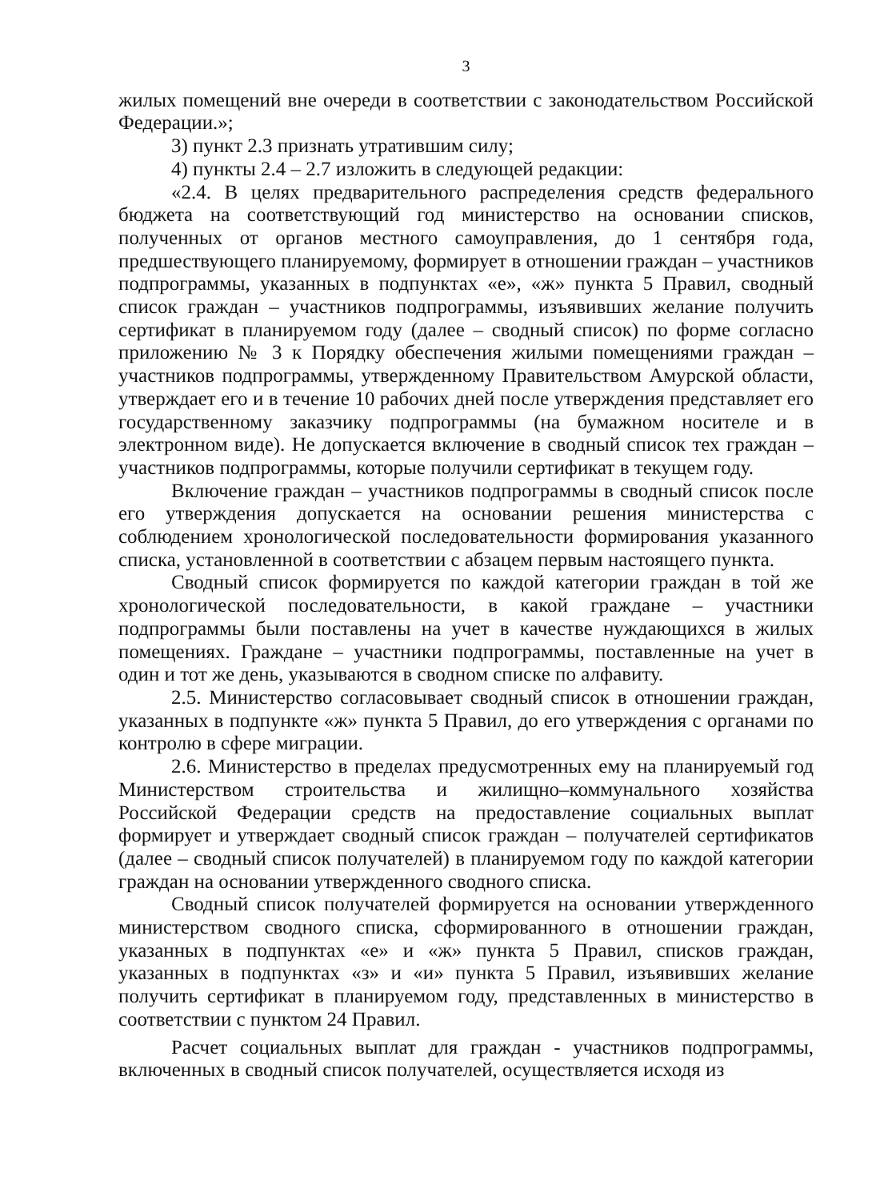3
жилых помещений вне очереди в соответствии с законодательством Российской Федерации.»;
3) пункт 2.3 признать утратившим силу;
4) пункты 2.4 – 2.7 изложить в следующей редакции:
«2.4. В целях предварительного распределения средств федерального бюджета на соответствующий год министерство на основании списков, полученных от органов местного самоуправления, до 1 сентября года, предшествующего планируемому, формирует в отношении граждан – участников подпрограммы, указанных в подпунктах «е», «ж» пункта 5 Правил, сводный список граждан – участников подпрограммы, изъявивших желание получить сертификат в планируемом году (далее – сводный список) по форме согласно приложению № 3 к Порядку обеспечения жилыми помещениями граждан – участников подпрограммы, утвержденному Правительством Амурской области, утверждает его и в течение 10 рабочих дней после утверждения представляет его государственному заказчику подпрограммы (на бумажном носителе и в электронном виде). Не допускается включение в сводный список тех граждан – участников подпрограммы, которые получили сертификат в текущем году.
Включение граждан – участников подпрограммы в сводный список после его утверждения допускается на основании решения министерства с соблюдением хронологической последовательности формирования указанного списка, установленной в соответствии с абзацем первым настоящего пункта.
Сводный список формируется по каждой категории граждан в той же хронологической последовательности, в какой граждане – участники подпрограммы были поставлены на учет в качестве нуждающихся в жилых помещениях. Граждане – участники подпрограммы, поставленные на учет в один и тот же день, указываются в сводном списке по алфавиту.
2.5. Министерство согласовывает сводный список в отношении граждан, указанных в подпункте «ж» пункта 5 Правил, до его утверждения с органами по контролю в сфере миграции.
2.6. Министерство в пределах предусмотренных ему на планируемый год Министерством строительства и жилищно–коммунального хозяйства Российской Федерации средств на предоставление социальных выплат формирует и утверждает сводный список граждан – получателей сертификатов (далее – сводный список получателей) в планируемом году по каждой категории граждан на основании утвержденного сводного списка.
Сводный список получателей формируется на основании утвержденного министерством сводного списка, сформированного в отношении граждан, указанных в подпунктах «е» и «ж» пункта 5 Правил, списков граждан, указанных в подпунктах «з» и «и» пункта 5 Правил, изъявивших желание получить сертификат в планируемом году, представленных в министерство в соответствии с пунктом 24 Правил.
Расчет социальных выплат для граждан - участников подпрограммы, включенных в сводный список получателей, осуществляется исходя из